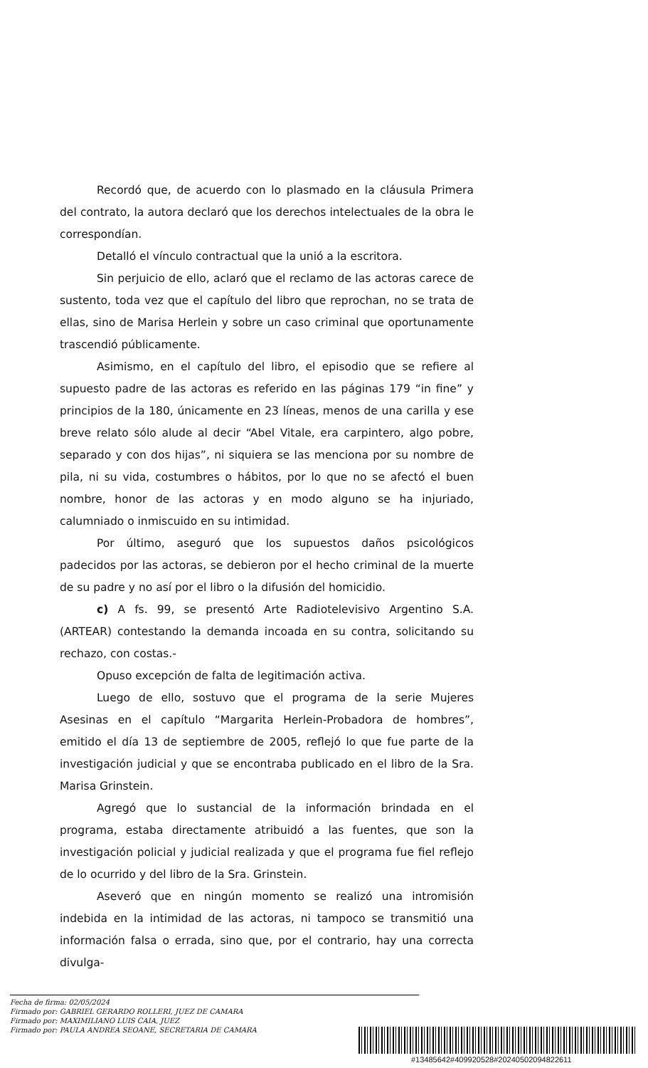Recordó que, de acuerdo con lo plasmado en la cláusula Primera del contrato, la autora declaró que los derechos intelectuales de la obra le correspondían.
Detalló el vínculo contractual que la unió a la escritora.
Sin perjuicio de ello, aclaró que el reclamo de las actoras carece de sustento, toda vez que el capítulo del libro que reprochan, no se trata de ellas, sino de Marisa Herlein y sobre un caso criminal que oportunamente trascendió públicamente.
Asimismo, en el capítulo del libro, el episodio que se refiere al supuesto padre de las actoras es referido en las páginas 179 “in fine” y principios de la 180, únicamente en 23 líneas, menos de una carilla y ese breve relato sólo alude al decir “Abel Vitale, era carpintero, algo pobre, separado y con dos hijas”, ni siquiera se las menciona por su nombre de pila, ni su vida, costumbres o hábitos, por lo que no se afectó el buen nombre, honor de las actoras y en modo alguno se ha injuriado, calumniado o inmiscuido en su intimidad.
Por último, aseguró que los supuestos daños psicológicos padecidos por las actoras, se debieron por el hecho criminal de la muerte de su padre y no así por el libro o la difusión del homicidio.
c) A fs. 99, se presentó Arte Radiotelevisivo Argentino S.A. (ARTEAR) contestando la demanda incoada en su contra, solicitando su rechazo, con costas.-
Opuso excepción de falta de legitimación activa.
Luego de ello, sostuvo que el programa de la serie Mujeres Asesinas en el capítulo “Margarita Herlein-Probadora de hombres”, emitido el día 13 de septiembre de 2005, reflejó lo que fue parte de la investigación judicial y que se encontraba publicado en el libro de la Sra. Marisa Grinstein.
Agregó que lo sustancial de la información brindada en el programa, estaba directamente atribuidó a las fuentes, que son la investigación policial y judicial realizada y que el programa fue fiel reflejo de lo ocurrido y del libro de la Sra. Grinstein.
Aseveró que en ningún momento se realizó una intromisión indebida en la intimidad de las actoras, ni tampoco se transmitió una información falsa o errada, sino que, por el contrario, hay una correcta divulga-
Fecha de firma: 02/05/2024
Firmado por: GABRIEL GERARDO ROLLERI, JUEZ DE CAMARA
Firmado por: MAXIMILIANO LUIS CAIA, JUEZ
Firmado por: PAULA ANDREA SEOANE, SECRETARIA DE CAMARA
#13485642#409920528#20240502094822611